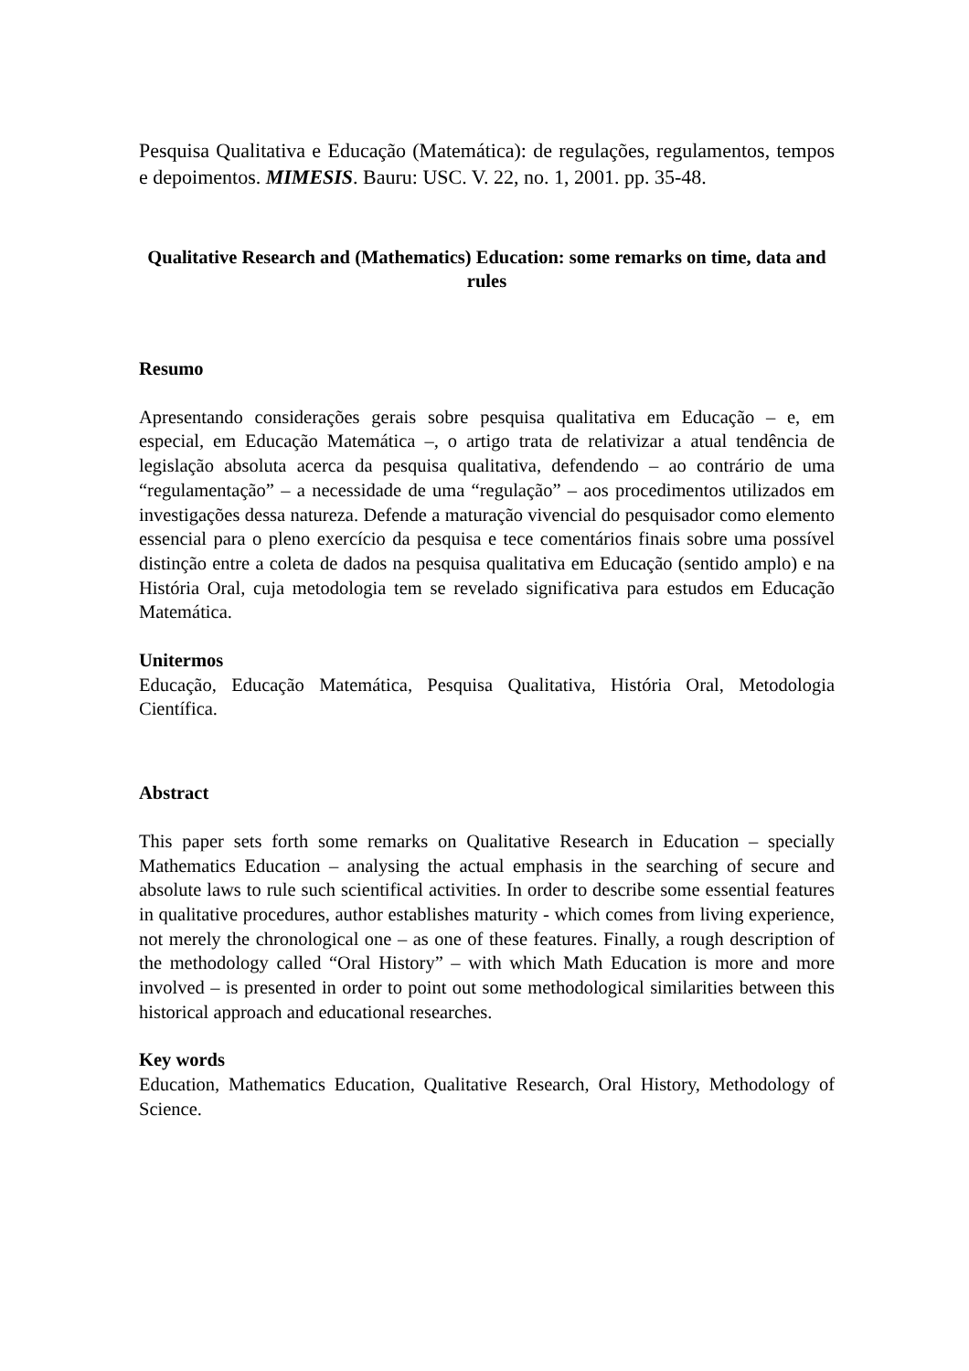Pesquisa Qualitativa e Educação (Matemática): de regulações, regulamentos, tempos e depoimentos. MIMESIS. Bauru: USC. V. 22, no. 1, 2001. pp. 35-48.
Qualitative Research and (Mathematics) Education: some remarks on time, data and rules
Resumo
Apresentando considerações gerais sobre pesquisa qualitativa em Educação – e, em especial, em Educação Matemática –, o artigo trata de relativizar a atual tendência de legislação absoluta acerca da pesquisa qualitativa, defendendo – ao contrário de uma “regulamentação” – a necessidade de uma “regulação” – aos procedimentos utilizados em investigações dessa natureza. Defende a maturação vivencial do pesquisador como elemento essencial para o pleno exercício da pesquisa e tece comentários finais sobre uma possível distinção entre a coleta de dados na pesquisa qualitativa em Educação (sentido amplo) e na História Oral, cuja metodologia tem se revelado significativa para estudos em Educação Matemática.
Unitermos
Educação, Educação Matemática, Pesquisa Qualitativa, História Oral, Metodologia Científica.
Abstract
This paper sets forth some remarks on Qualitative Research in Education – specially Mathematics Education – analysing the actual emphasis in the searching of secure and absolute laws to rule such scientifical activities. In order to describe some essential features in qualitative procedures, author establishes maturity - which comes from living experience, not merely the chronological one – as one of these features. Finally, a rough description of the methodology called “Oral History” – with which Math Education is more and more involved – is presented in order to point out some methodological similarities between this historical approach and educational researches.
Key words
Education, Mathematics Education, Qualitative Research, Oral History, Methodology of Science.